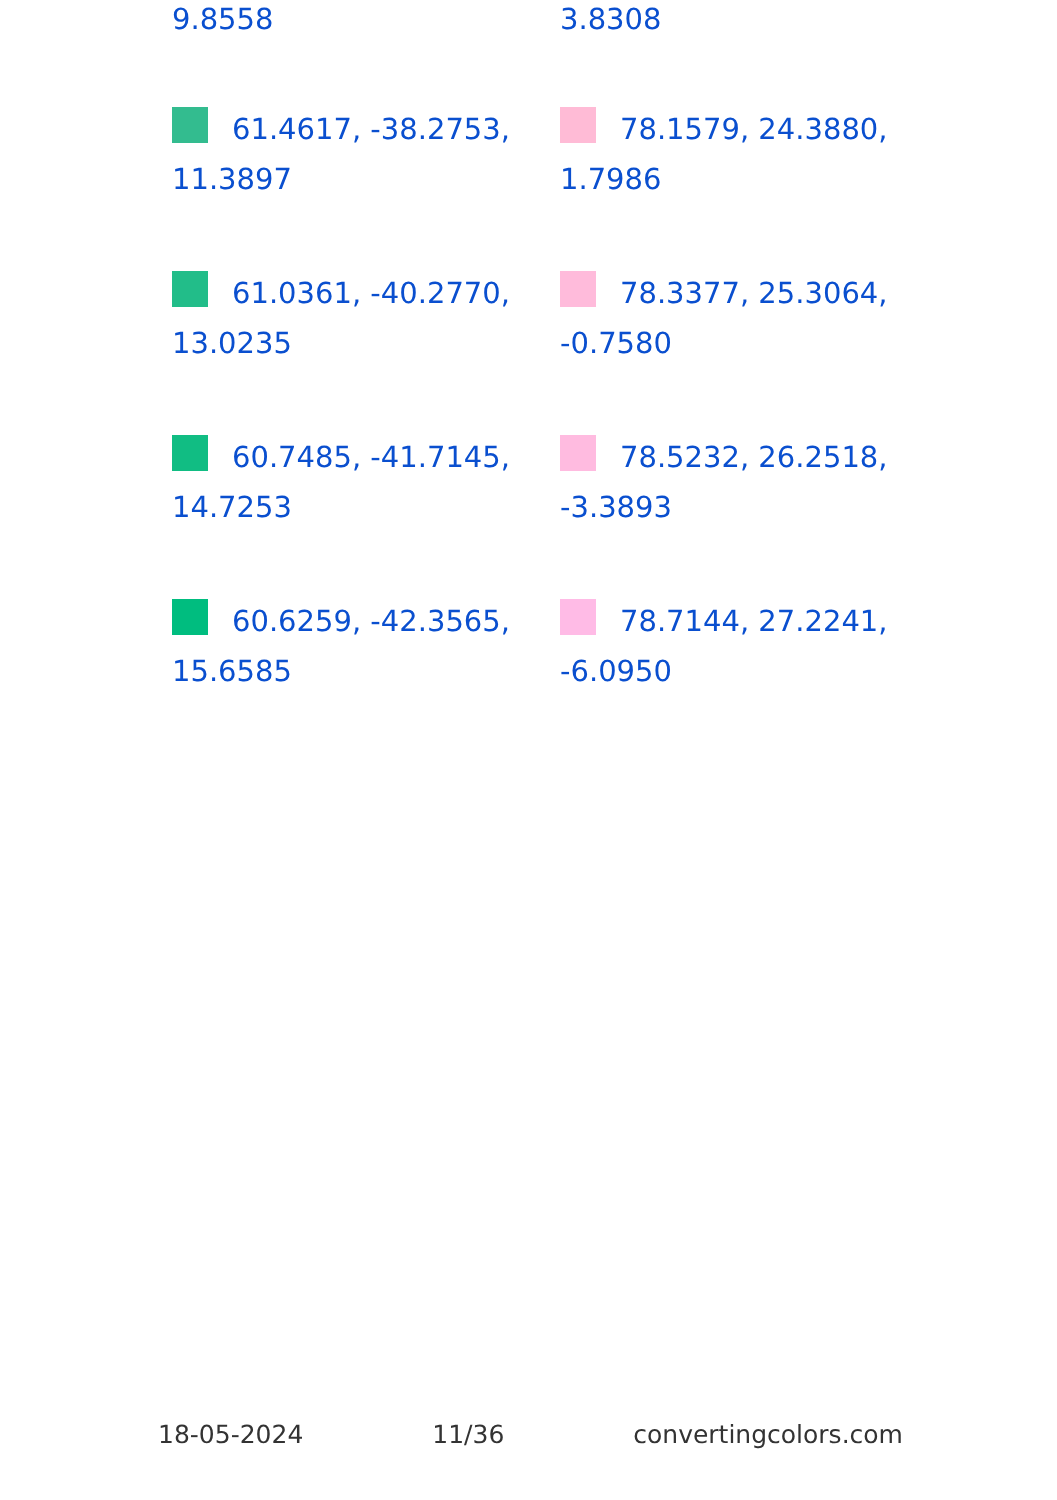9.8558 3.8308
61.4617, -38.2753, 11.3897
78.1579, 24.3880, 1.7986
61.0361, -40.2770, 13.0235
78.3377, 25.3064, -0.7580
60.7485, -41.7145, 14.7253
78.5232, 26.2518, -3.3893
60.6259, -42.3565, 15.6585
78.7144, 27.2241, -6.0950
18-05-2024 11/36 convertingcolors.com